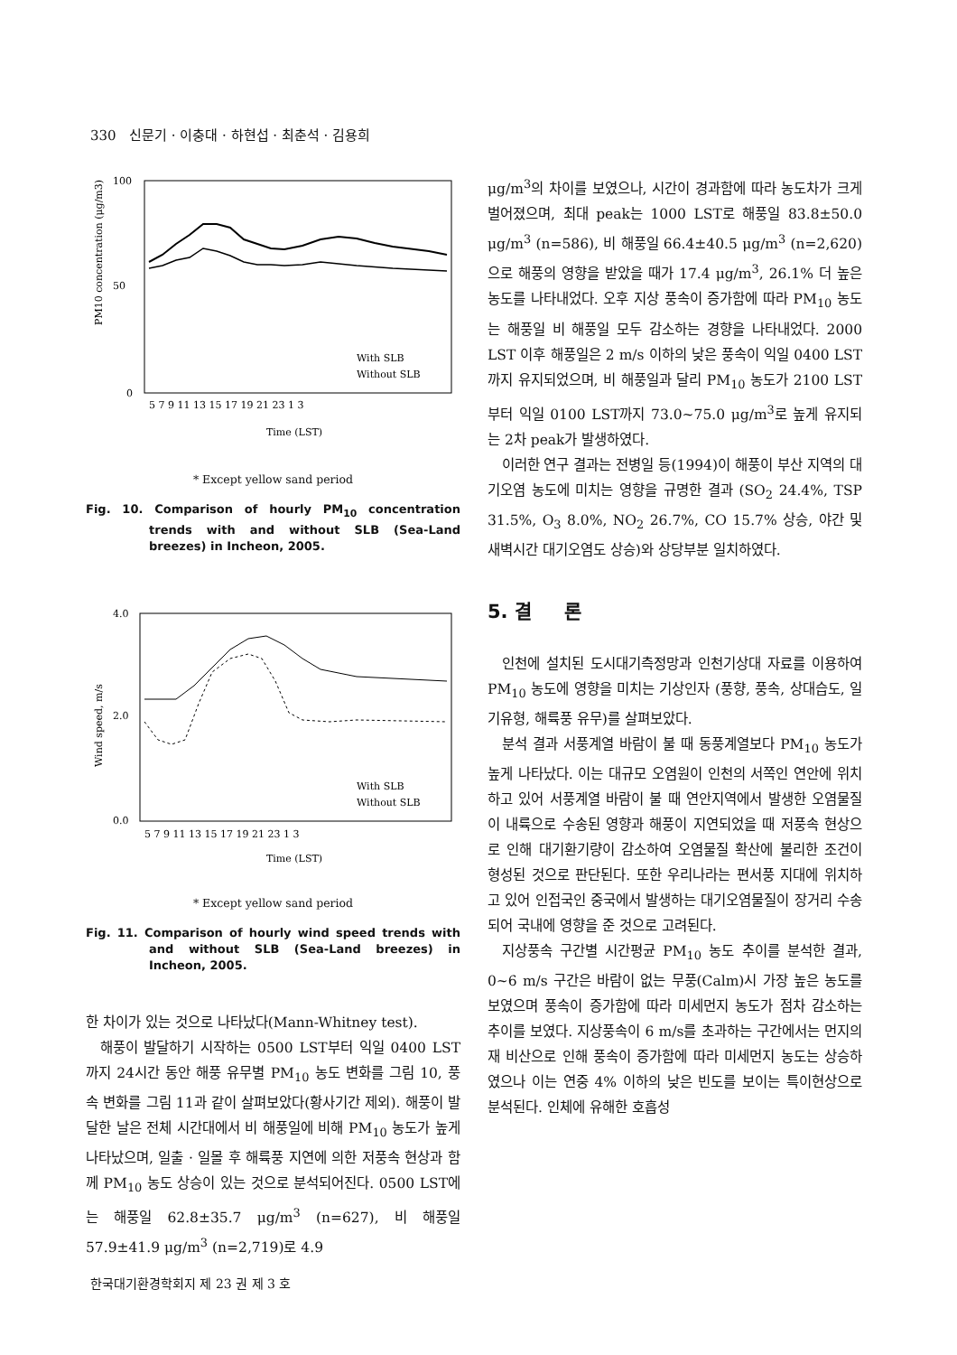330 신문기 · 이충대 · 하현섭 · 최춘석 · 김용희
100
50
0
PM10 concentration (μg/m3)
With SLB
Without SLB
5 7 9 11 13 15 17 19 21 23 1 3
Time (LST)
* Except yellow sand period
Fig. 10. Comparison of hourly PM<sub>10</sub> concentration trends with and without SLB (Sea-Land breezes) in Incheon, 2005.
4.0
2.0
0.0
Wind speed, m/s
With SLB
Without SLB
5 7 9 11 13 15 17 19 21 23 1 3
Time (LST)
* Except yellow sand period
Fig. 11. Comparison of hourly wind speed trends with and without SLB (Sea-Land breezes) in Incheon, 2005.
한 차이가 있는 것으로 나타났다(Mann-Whitney test).
해풍이 발달하기 시작하는 0500 LST부터 익일 0400 LST까지 24시간 동안 해풍 유무별 PM<sub>10</sub> 농도 변화를 그림 10, 풍속 변화를 그림 11과 같이 살펴보았다(황사기간 제외). 해풍이 발달한 날은 전체 시간대에서 비 해풍일에 비해 PM<sub>10</sub> 농도가 높게 나타났으며, 일출 · 일몰 후 해륙풍 지연에 의한 저풍속 현상과 함께 PM<sub>10</sub> 농도 상승이 있는 것으로 분석되어진다. 0500 LST에는 해풍일 62.8±35.7 μg/m<sup>3</sup> (n=627), 비 해풍일 57.9±41.9 μg/m<sup>3</sup> (n=2,719)로 4.9
μg/m<sup>3</sup>의 차이를 보였으나, 시간이 경과함에 따라 농도차가 크게 벌어졌으며, 최대 peak는 1000 LST로 해풍일 83.8±50.0 μg/m<sup>3</sup> (n=586), 비 해풍일 66.4±40.5 μg/m<sup>3</sup> (n=2,620)으로 해풍의 영향을 받았을 때가 17.4 μg/m<sup>3</sup>, 26.1% 더 높은 농도를 나타내었다. 오후 지상 풍속이 증가함에 따라 PM<sub>10</sub> 농도는 해풍일 비 해풍일 모두 감소하는 경향을 나타내었다. 2000 LST 이후 해풍일은 2 m/s 이하의 낮은 풍속이 익일 0400 LST까지 유지되었으며, 비 해풍일과 달리 PM<sub>10</sub> 농도가 2100 LST부터 익일 0100 LST까지 73.0~75.0 μg/m<sup>3</sup>로 높게 유지되는 2차 peak가 발생하였다.
이러한 연구 결과는 전병일 등(1994)이 해풍이 부산 지역의 대기오염 농도에 미치는 영향을 규명한 결과 (SO<sub>2</sub> 24.4%, TSP 31.5%, O<sub>3</sub> 8.0%, NO<sub>2</sub> 26.7%, CO 15.7% 상승, 야간 및 새벽시간 대기오염도 상승)와 상당부분 일치하였다.
5. 결 론
인천에 설치된 도시대기측정망과 인천기상대 자료를 이용하여 PM<sub>10</sub> 농도에 영향을 미치는 기상인자 (풍향, 풍속, 상대습도, 일기유형, 해륙풍 유무)를 살펴보았다.
분석 결과 서풍계열 바람이 불 때 동풍계열보다 PM<sub>10</sub> 농도가 높게 나타났다. 이는 대규모 오염원이 인천의 서쪽인 연안에 위치하고 있어 서풍계열 바람이 불 때 연안지역에서 발생한 오염물질이 내륙으로 수송된 영향과 해풍이 지연되었을 때 저풍속 현상으로 인해 대기환기량이 감소하여 오염물질 확산에 불리한 조건이 형성된 것으로 판단된다. 또한 우리나라는 편서풍 지대에 위치하고 있어 인접국인 중국에서 발생하는 대기오염물질이 장거리 수송되어 국내에 영향을 준 것으로 고려된다.
지상풍속 구간별 시간평균 PM<sub>10</sub> 농도 추이를 분석한 결과, 0~6 m/s 구간은 바람이 없는 무풍(Calm)시 가장 높은 농도를 보였으며 풍속이 증가함에 따라 미세먼지 농도가 점차 감소하는 추이를 보였다. 지상풍속이 6 m/s를 초과하는 구간에서는 먼지의 재 비산으로 인해 풍속이 증가함에 따라 미세먼지 농도는 상승하였으나 이는 연중 4% 이하의 낮은 빈도를 보이는 특이현상으로 분석된다. 인체에 유해한 호흡성
한국대기환경학회지 제 23 권 제 3 호